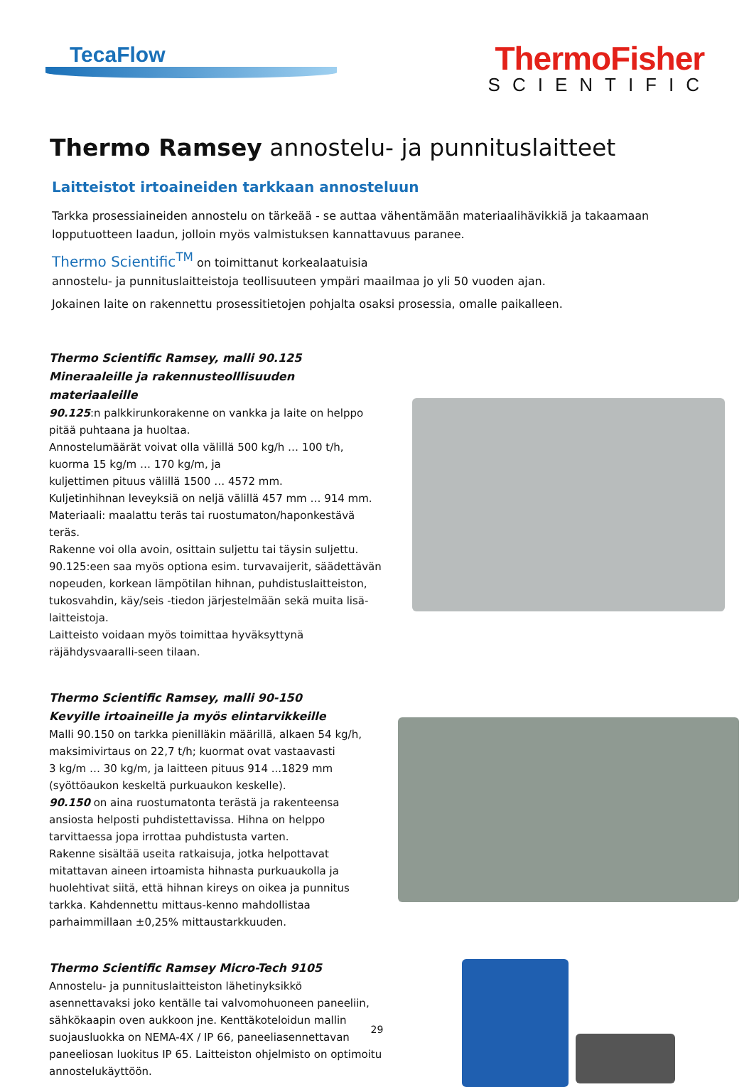TecaFlow
ThermoFisher
SCIENTIFIC
Thermo Ramsey annostelu- ja punnituslaitteet
Laitteistot irtoaineiden tarkkaan annosteluun
Tarkka prosessiaineiden annostelu on tärkeää - se auttaa vähentämään materiaalihävikkiä ja takaamaan lopputuotteen laadun, jolloin myös valmistuksen kannattavuus paranee.
Thermo Scientific<sup>TM</sup> on toimittanut korkealaatuisia
annostelu- ja punnituslaitteistoja teollisuuteen ympäri maailmaa jo yli 50 vuoden ajan.
Jokainen laite on rakennettu prosessitietojen pohjalta osaksi prosessia, omalle paikalleen.
Thermo Scientific Ramsey, malli 90.125
Mineraaleille ja rakennusteolllisuuden materiaaleille
90.125:n palkkirunkorakenne on vankka ja laite on helppo pitää puhtaana ja huoltaa.
Annostelumäärät voivat olla välillä 500 kg/h … 100 t/h,
kuorma 15 kg/m … 170 kg/m, ja
kuljettimen pituus välillä 1500 … 4572 mm.
Kuljetinhihnan leveyksiä on neljä välillä 457 mm … 914 mm.
Materiaali: maalattu teräs tai ruostumaton/haponkestävä teräs.
Rakenne voi olla avoin, osittain suljettu tai täysin suljettu.
90.125:een saa myös optiona esim. turvavaijerit, säädettävän nopeuden, korkean lämpötilan hihnan, puhdistuslaitteiston, tukosvahdin, käy/seis -tiedon järjestelmään sekä muita lisä-laitteistoja.
Laitteisto voidaan myös toimittaa hyväksyttynä räjähdysvaaralli-seen tilaan.
Thermo Scientific Ramsey, malli 90-150
Kevyille irtoaineille ja myös elintarvikkeille
Malli 90.150 on tarkka pienilläkin määrillä, alkaen 54 kg/h, maksimivirtaus on 22,7 t/h; kuormat ovat vastaavasti
3 kg/m … 30 kg/m, ja laitteen pituus 914 ...1829 mm (syöttöaukon keskeltä purkuaukon keskelle).
90.150 on aina ruostumatonta terästä ja rakenteensa ansiosta helposti puhdistettavissa. Hihna on helppo tarvittaessa jopa irrottaa puhdistusta varten.
Rakenne sisältää useita ratkaisuja, jotka helpottavat mitattavan aineen irtoamista hihnasta purkuaukolla ja huolehtivat siitä, että hihnan kireys on oikea ja punnitus tarkka. Kahdennettu mittaus-kenno mahdollistaa parhaimmillaan ±0,25% mittaustarkkuuden.
Thermo Scientific Ramsey Micro-Tech 9105
Annostelu- ja punnituslaitteiston lähetinyksikkö asennettavaksi joko kentälle tai valvomohuoneen paneeliin, sähkökaapin oven aukkoon jne. Kenttäkoteloidun mallin suojausluokka on NEMA-4X / IP 66, paneeliasennettavan paneeliosan luokitus IP 65. Laitteiston ohjelmisto on optimoitu annostelukäyttöön.
29